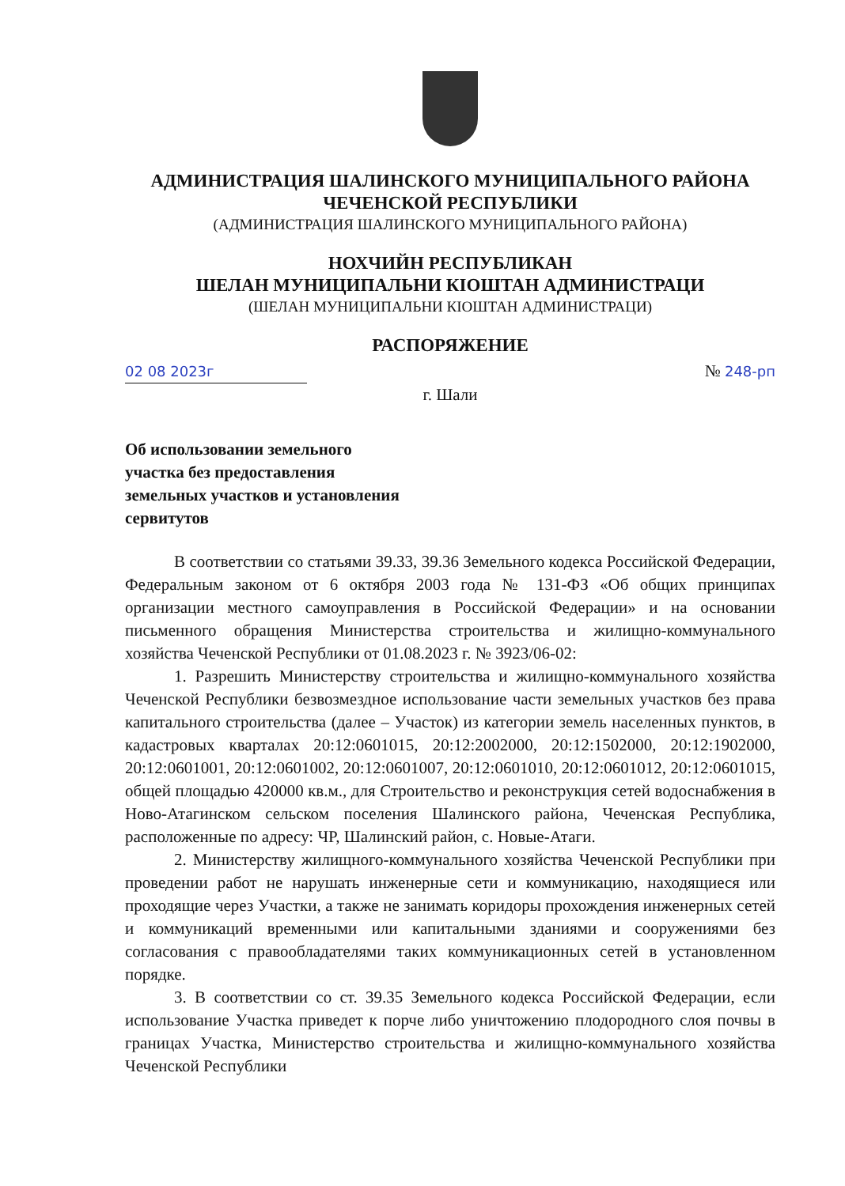АДМИНИСТРАЦИЯ ШАЛИНСКОГО МУНИЦИПАЛЬНОГО РАЙОНА
ЧЕЧЕНСКОЙ РЕСПУБЛИКИ
(АДМИНИСТРАЦИЯ ШАЛИНСКОГО МУНИЦИПАЛЬНОГО РАЙОНА)
НОХЧИЙН РЕСПУБЛИКАН
ШЕЛАН МУНИЦИПАЛЬНИ КIОШТАН АДМИНИСТРАЦИ
(ШЕЛАН МУНИЦИПАЛЬНИ КIОШТАН АДМИНИСТРАЦИ)
РАСПОРЯЖЕНИЕ
02 08 2023г № 248-рп
г. Шали
Об использовании земельного участка без предоставления земельных участков и установления сервитутов
В соответствии со статьями 39.33, 39.36 Земельного кодекса Российской Федерации, Федеральным законом от 6 октября 2003 года № 131-ФЗ «Об общих принципах организации местного самоуправления в Российской Федерации» и на основании письменного обращения Министерства строительства и жилищно-коммунального хозяйства Чеченской Республики от 01.08.2023 г. № 3923/06-02:
1. Разрешить Министерству строительства и жилищно-коммунального хозяйства Чеченской Республики безвозмездное использование части земельных участков без права капитального строительства (далее – Участок) из категории земель населенных пунктов, в кадастровых кварталах 20:12:0601015, 20:12:2002000, 20:12:1502000, 20:12:1902000, 20:12:0601001, 20:12:0601002, 20:12:0601007, 20:12:0601010, 20:12:0601012, 20:12:0601015, общей площадью 420000 кв.м., для Строительство и реконструкция сетей водоснабжения в Ново-Атагинском сельском поселения Шалинского района, Чеченская Республика, расположенные по адресу: ЧР, Шалинский район, с. Новые-Атаги.
2. Министерству жилищного-коммунального хозяйства Чеченской Республики при проведении работ не нарушать инженерные сети и коммуникацию, находящиеся или проходящие через Участки, а также не занимать коридоры прохождения инженерных сетей и коммуникаций временными или капитальными зданиями и сооружениями без согласования с правообладателями таких коммуникационных сетей в установленном порядке.
3. В соответствии со ст. 39.35 Земельного кодекса Российской Федерации, если использование Участка приведет к порче либо уничтожению плодородного слоя почвы в границах Участка, Министерство строительства и жилищно-коммунального хозяйства Чеченской Республики